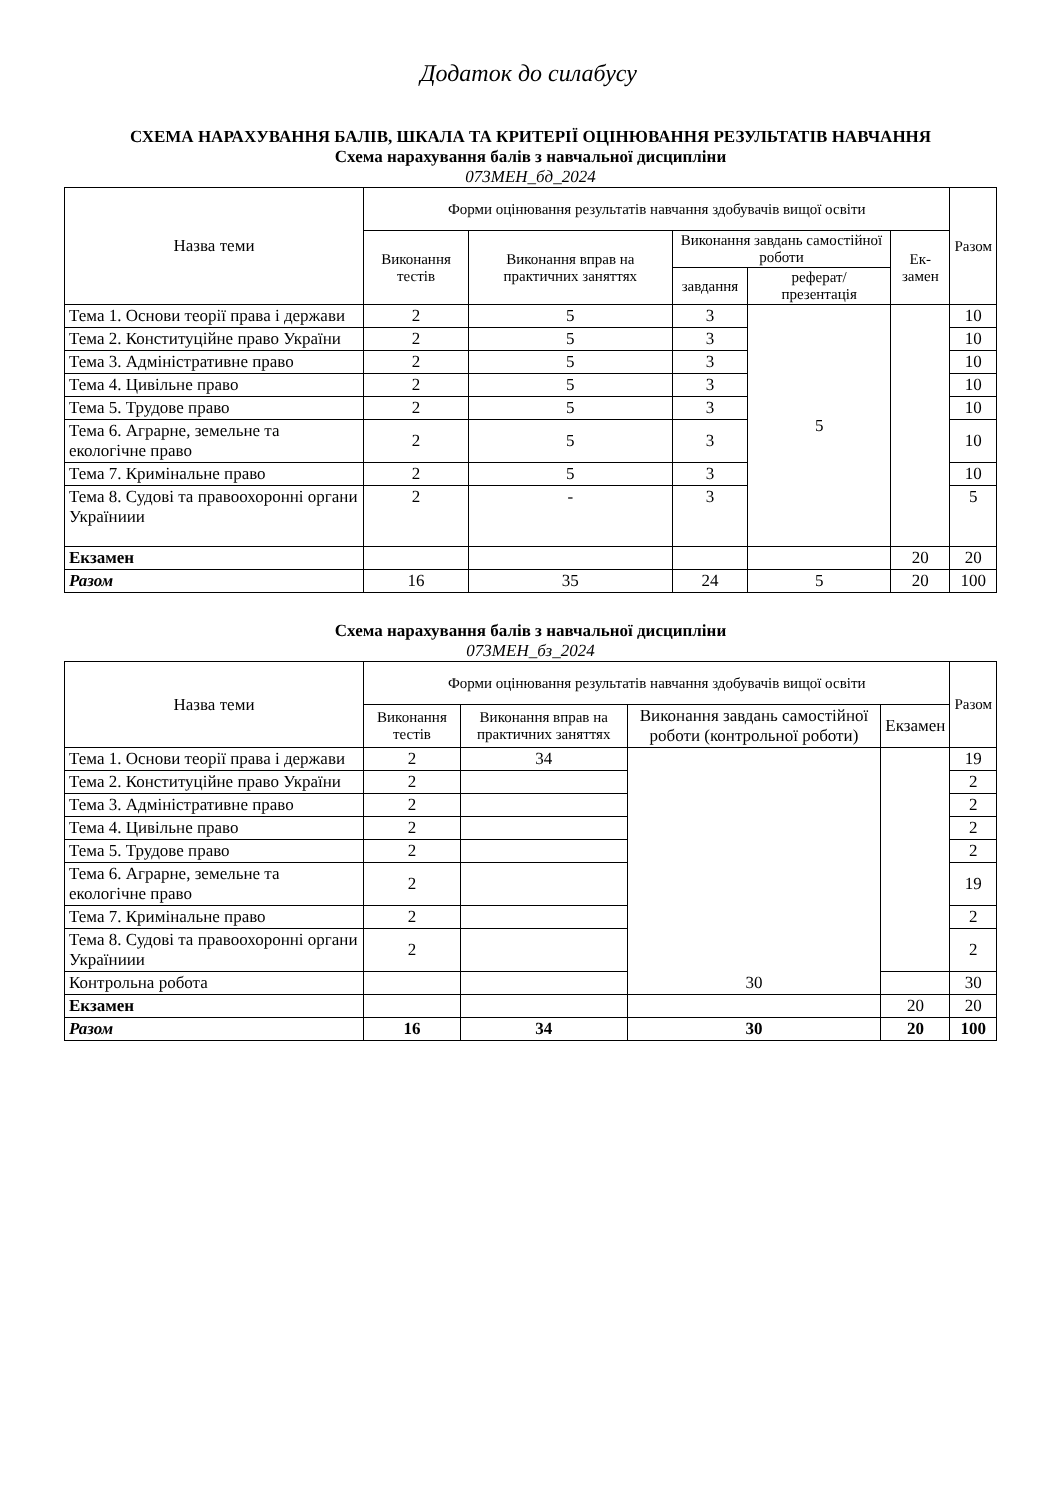Додаток до силабусу
СХЕМА НАРАХУВАННЯ БАЛІВ, ШКАЛА ТА КРИТЕРІЇ ОЦІНЮВАННЯ РЕЗУЛЬТАТІВ НАВЧАННЯ
Схема нарахування балів з навчальної дисципліни
073МЕН_бд_2024
| Назва теми | Форми оцінювання результатів навчання здобувачів вищої освіти | | | | | Разом |
| --- | --- | --- | --- | --- | --- | --- |
| | Виконання тестів | Виконання вправ на практичних заняттях | Виконання завдань самостійної роботи | | Ек-замен | |
| | | | завдання | реферат/ презентація | | |
| Тема 1. Основи теорії права і держави | 2 | 5 | 3 | 5 | | 10 |
| Тема 2. Конституційне право України | 2 | 5 | 3 | | | 10 |
| Тема 3. Адміністративне право | 2 | 5 | 3 | | | 10 |
| Тема 4. Цивільне право | 2 | 5 | 3 | | | 10 |
| Тема 5. Трудове право | 2 | 5 | 3 | | | 10 |
| Тема 6. Аграрне, земельне та екологічне право | 2 | 5 | 3 | | | 10 |
| Тема 7. Кримінальне право | 2 | 5 | 3 | | | 10 |
| Тема 8. Судові та правоохоронні органи Україниии | 2 | - | 3 | | | 5 |
| Екзамен | | | | | 20 | 20 |
| Разом | 16 | 35 | 24 | 5 | 20 | 100 |
Схема нарахування балів з навчальної дисципліни
073МЕН_бз_2024
| Назва теми | Форми оцінювання результатів навчання здобувачів вищої освіти | | | | Разом |
| --- | --- | --- | --- | --- | --- |
| | Виконання тестів | Виконання вправ на практичних заняттях | Виконання завдань самостійної роботи (контрольної роботи) | Екзамен | |
| Тема 1. Основи теорії права і держави | 2 | 34 | 30 | | 19 |
| Тема 2. Конституційне право України | 2 | | | | 2 |
| Тема 3. Адміністративне право | 2 | | | | 2 |
| Тема 4. Цивільне право | 2 | | | | 2 |
| Тема 5. Трудове право | 2 | | | | 2 |
| Тема 6. Аграрне, земельне та екологічне право | 2 | | | | 19 |
| Тема 7. Кримінальне право | 2 | | | | 2 |
| Тема 8. Судові та правоохоронні органи Україниии | 2 | | | | 2 |
| Контрольна робота | | | | | 30 |
| Екзамен | | | | 20 | 20 |
| Разом | 16 | 34 | 30 | 20 | 100 |